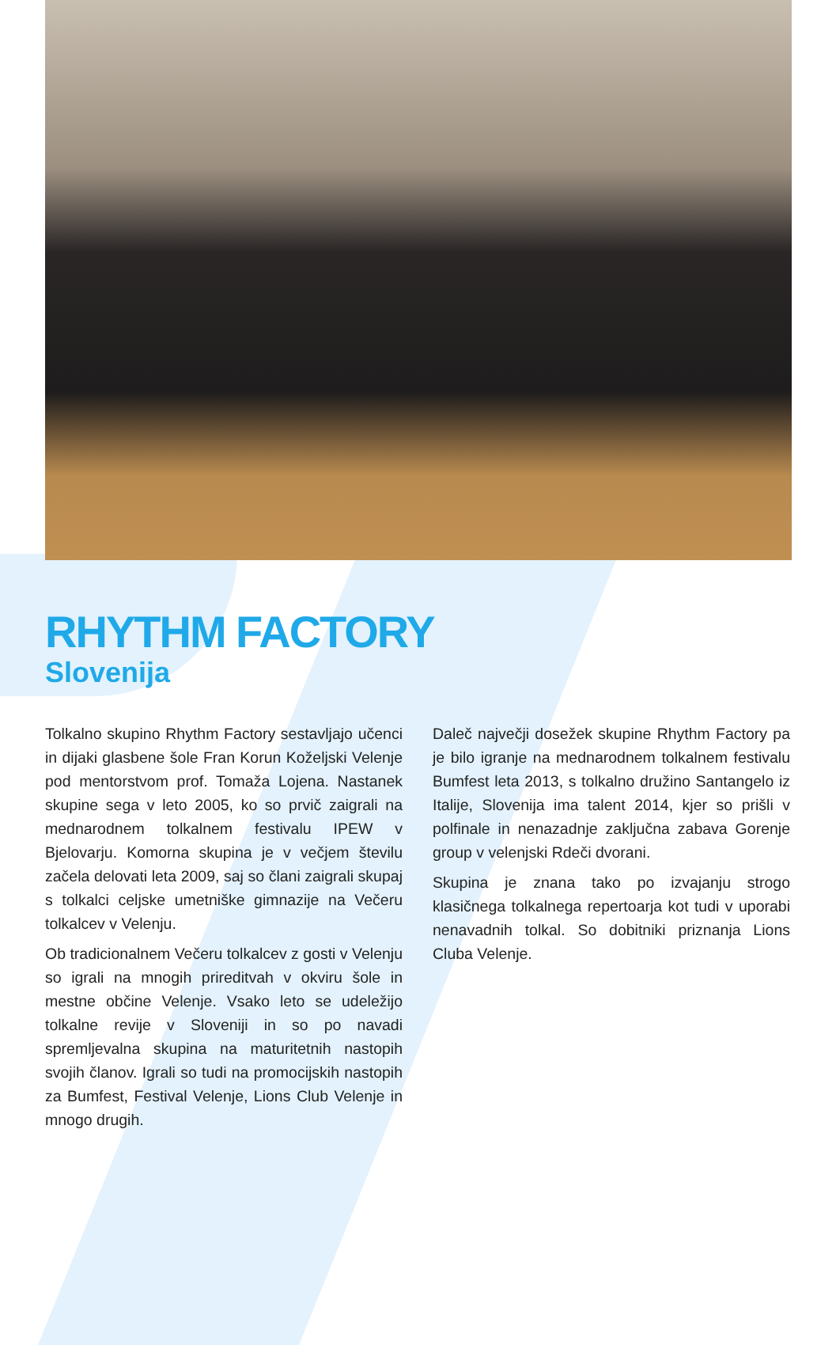RHYTHM FACTORY
Slovenija
Tolkalno skupino Rhythm Factory sestavljajo učenci in dijaki glasbene šole Fran Korun Koželjski Velenje pod mentorstvom prof. Tomaža Lojena. Nastanek skupine sega v leto 2005, ko so prvič zaigrali na mednarodnem tolkalnem festivalu IPEW v Bjelovarju. Komorna skupina je v večjem številu začela delovati leta 2009, saj so člani zaigrali skupaj s tolkalci celjske umetniške gimnazije na Večeru tolkalcev v Velenju.
Ob tradicionalnem Večeru tolkalcev z gosti v Velenju so igrali na mnogih prireditvah v okviru šole in mestne občine Velenje. Vsako leto se udeležijo tolkalne revije v Sloveniji in so po navadi spremljevalna skupina na maturitetnih nastopih svojih članov. Igrali so tudi na promocijskih nastopih za Bumfest, Festival Velenje, Lions Club Velenje in mnogo drugih.
Daleč največji dosežek skupine Rhythm Factory pa je bilo igranje na mednarodnem tolkalnem festivalu Bumfest leta 2013, s tolkalno družino Santangelo iz Italije, Slovenija ima talent 2014, kjer so prišli v polfinale in nenazadnje zaključna zabava Gorenje group v velenjski Rdeči dvorani.
Skupina je znana tako po izvajanju strogo klasičnega tolkalnega repertoarja kot tudi v uporabi nenavadnih tolkal. So dobitniki priznanja Lions Cluba Velenje.